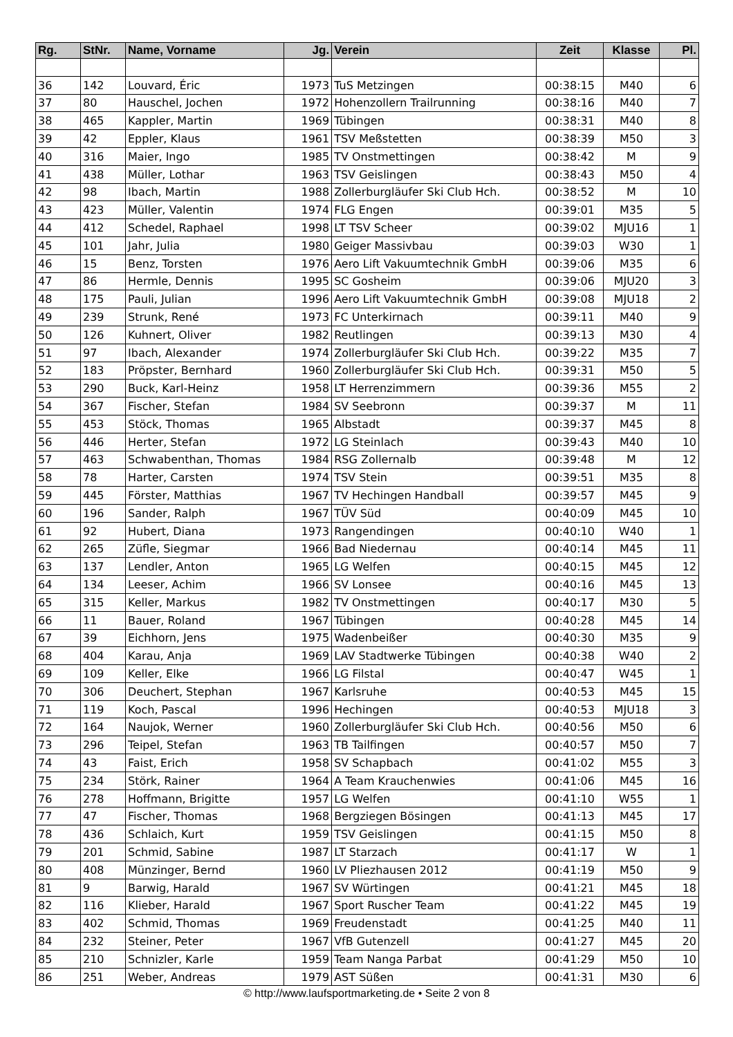| Rg. | StNr. | Name, Vorname | Jg. | Verein | Zeit | Klasse | Pl. |
| --- | --- | --- | --- | --- | --- | --- | --- |
| 36 | 142 | Louvard, Éric | 1973 | TuS Metzingen | 00:38:15 | M40 | 6 |
| 37 | 80 | Hauschel, Jochen | 1972 | Hohenzollern Trailrunning | 00:38:16 | M40 | 7 |
| 38 | 465 | Kappler, Martin | 1969 | Tübingen | 00:38:31 | M40 | 8 |
| 39 | 42 | Eppler, Klaus | 1961 | TSV Meßstetten | 00:38:39 | M50 | 3 |
| 40 | 316 | Maier, Ingo | 1985 | TV Onstmettingen | 00:38:42 | M | 9 |
| 41 | 438 | Müller, Lothar | 1963 | TSV Geislingen | 00:38:43 | M50 | 4 |
| 42 | 98 | Ibach, Martin | 1988 | Zollerburgläufer Ski Club Hch. | 00:38:52 | M | 10 |
| 43 | 423 | Müller, Valentin | 1974 | FLG Engen | 00:39:01 | M35 | 5 |
| 44 | 412 | Schedel, Raphael | 1998 | LT TSV Scheer | 00:39:02 | MJU16 | 1 |
| 45 | 101 | Jahr, Julia | 1980 | Geiger Massivbau | 00:39:03 | W30 | 1 |
| 46 | 15 | Benz, Torsten | 1976 | Aero Lift Vakuumtechnik GmbH | 00:39:06 | M35 | 6 |
| 47 | 86 | Hermle, Dennis | 1995 | SC Gosheim | 00:39:06 | MJU20 | 3 |
| 48 | 175 | Pauli, Julian | 1996 | Aero Lift Vakuumtechnik GmbH | 00:39:08 | MJU18 | 2 |
| 49 | 239 | Strunk, René | 1973 | FC Unterkirnach | 00:39:11 | M40 | 9 |
| 50 | 126 | Kuhnert, Oliver | 1982 | Reutlingen | 00:39:13 | M30 | 4 |
| 51 | 97 | Ibach, Alexander | 1974 | Zollerburgläufer Ski Club Hch. | 00:39:22 | M35 | 7 |
| 52 | 183 | Pröpster, Bernhard | 1960 | Zollerburgläufer Ski Club Hch. | 00:39:31 | M50 | 5 |
| 53 | 290 | Buck, Karl-Heinz | 1958 | LT Herrenzimmern | 00:39:36 | M55 | 2 |
| 54 | 367 | Fischer, Stefan | 1984 | SV Seebronn | 00:39:37 | M | 11 |
| 55 | 453 | Stöck, Thomas | 1965 | Albstadt | 00:39:37 | M45 | 8 |
| 56 | 446 | Herter, Stefan | 1972 | LG Steinlach | 00:39:43 | M40 | 10 |
| 57 | 463 | Schwabenthan, Thomas | 1984 | RSG Zollernalb | 00:39:48 | M | 12 |
| 58 | 78 | Harter, Carsten | 1974 | TSV Stein | 00:39:51 | M35 | 8 |
| 59 | 445 | Förster, Matthias | 1967 | TV Hechingen Handball | 00:39:57 | M45 | 9 |
| 60 | 196 | Sander, Ralph | 1967 | TÜV Süd | 00:40:09 | M45 | 10 |
| 61 | 92 | Hubert, Diana | 1973 | Rangendingen | 00:40:10 | W40 | 1 |
| 62 | 265 | Züfle, Siegmar | 1966 | Bad Niedernau | 00:40:14 | M45 | 11 |
| 63 | 137 | Lendler, Anton | 1965 | LG Welfen | 00:40:15 | M45 | 12 |
| 64 | 134 | Leeser, Achim | 1966 | SV Lonsee | 00:40:16 | M45 | 13 |
| 65 | 315 | Keller, Markus | 1982 | TV Onstmettingen | 00:40:17 | M30 | 5 |
| 66 | 11 | Bauer, Roland | 1967 | Tübingen | 00:40:28 | M45 | 14 |
| 67 | 39 | Eichhorn, Jens | 1975 | Wadenbeißer | 00:40:30 | M35 | 9 |
| 68 | 404 | Karau, Anja | 1969 | LAV Stadtwerke Tübingen | 00:40:38 | W40 | 2 |
| 69 | 109 | Keller, Elke | 1966 | LG Filstal | 00:40:47 | W45 | 1 |
| 70 | 306 | Deuchert, Stephan | 1967 | Karlsruhe | 00:40:53 | M45 | 15 |
| 71 | 119 | Koch, Pascal | 1996 | Hechingen | 00:40:53 | MJU18 | 3 |
| 72 | 164 | Naujok, Werner | 1960 | Zollerburgläufer Ski Club Hch. | 00:40:56 | M50 | 6 |
| 73 | 296 | Teipel, Stefan | 1963 | TB Tailfingen | 00:40:57 | M50 | 7 |
| 74 | 43 | Faist, Erich | 1958 | SV Schapbach | 00:41:02 | M55 | 3 |
| 75 | 234 | Störk, Rainer | 1964 | A Team Krauchenwies | 00:41:06 | M45 | 16 |
| 76 | 278 | Hoffmann, Brigitte | 1957 | LG Welfen | 00:41:10 | W55 | 1 |
| 77 | 47 | Fischer, Thomas | 1968 | Bergziegen Bösingen | 00:41:13 | M45 | 17 |
| 78 | 436 | Schlaich, Kurt | 1959 | TSV Geislingen | 00:41:15 | M50 | 8 |
| 79 | 201 | Schmid, Sabine | 1987 | LT Starzach | 00:41:17 | W | 1 |
| 80 | 408 | Münzinger, Bernd | 1960 | LV Pliezhausen 2012 | 00:41:19 | M50 | 9 |
| 81 | 9 | Barwig, Harald | 1967 | SV Würtingen | 00:41:21 | M45 | 18 |
| 82 | 116 | Klieber, Harald | 1967 | Sport Ruscher Team | 00:41:22 | M45 | 19 |
| 83 | 402 | Schmid, Thomas | 1969 | Freudenstadt | 00:41:25 | M40 | 11 |
| 84 | 232 | Steiner, Peter | 1967 | VfB Gutenzell | 00:41:27 | M45 | 20 |
| 85 | 210 | Schnizler, Karle | 1959 | Team Nanga Parbat | 00:41:29 | M50 | 10 |
| 86 | 251 | Weber, Andreas | 1979 | AST Süßen | 00:41:31 | M30 | 6 |
© http://www.laufsportmarketing.de • Seite 2 von 8